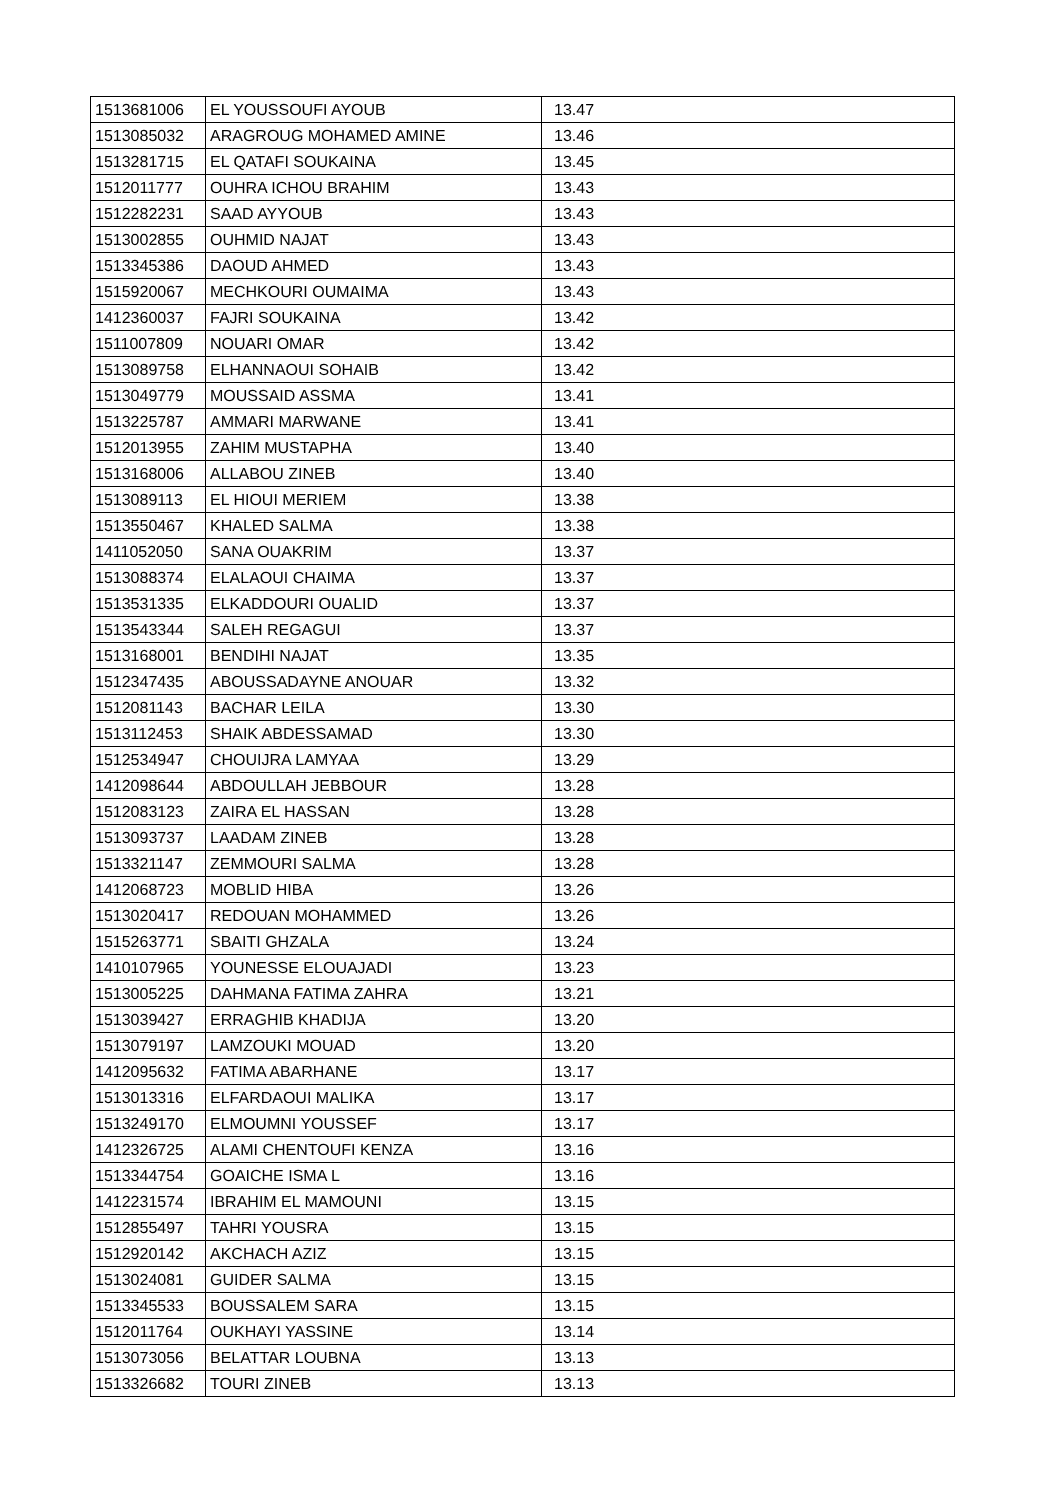| 1513681006 | EL YOUSSOUFI AYOUB | 13.47 |
| 1513085032 | ARAGROUG MOHAMED AMINE | 13.46 |
| 1513281715 | EL QATAFI SOUKAINA | 13.45 |
| 1512011777 | OUHRA ICHOU BRAHIM | 13.43 |
| 1512282231 | SAAD AYYOUB | 13.43 |
| 1513002855 | OUHMID NAJAT | 13.43 |
| 1513345386 | DAOUD AHMED | 13.43 |
| 1515920067 | MECHKOURI OUMAIMA | 13.43 |
| 1412360037 | FAJRI SOUKAINA | 13.42 |
| 1511007809 | NOUARI OMAR | 13.42 |
| 1513089758 | ELHANNAOUI SOHAIB | 13.42 |
| 1513049779 | MOUSSAID ASSMA | 13.41 |
| 1513225787 | AMMARI MARWANE | 13.41 |
| 1512013955 | ZAHIM MUSTAPHA | 13.40 |
| 1513168006 | ALLABOU ZINEB | 13.40 |
| 1513089113 | EL HIOUI MERIEM | 13.38 |
| 1513550467 | KHALED SALMA | 13.38 |
| 1411052050 | SANA OUAKRIM | 13.37 |
| 1513088374 | ELALAOUI CHAIMA | 13.37 |
| 1513531335 | ELKADDOURI OUALID | 13.37 |
| 1513543344 | SALEH REGAGUI | 13.37 |
| 1513168001 | BENDIHI NAJAT | 13.35 |
| 1512347435 | ABOUSSADAYNE ANOUAR | 13.32 |
| 1512081143 | BACHAR LEILA | 13.30 |
| 1513112453 | SHAIK ABDESSAMAD | 13.30 |
| 1512534947 | CHOUIJRA LAMYAA | 13.29 |
| 1412098644 | ABDOULLAH JEBBOUR | 13.28 |
| 1512083123 | ZAIRA EL HASSAN | 13.28 |
| 1513093737 | LAADAM ZINEB | 13.28 |
| 1513321147 | ZEMMOURI SALMA | 13.28 |
| 1412068723 | MOBLID HIBA | 13.26 |
| 1513020417 | REDOUAN MOHAMMED | 13.26 |
| 1515263771 | SBAITI GHZALA | 13.24 |
| 1410107965 | YOUNESSE ELOUAJADI | 13.23 |
| 1513005225 | DAHMANA FATIMA ZAHRA | 13.21 |
| 1513039427 | ERRAGHIB KHADIJA | 13.20 |
| 1513079197 | LAMZOUKI MOUAD | 13.20 |
| 1412095632 | FATIMA ABARHANE | 13.17 |
| 1513013316 | ELFARDAOUI MALIKA | 13.17 |
| 1513249170 | ELMOUMNI YOUSSEF | 13.17 |
| 1412326725 | ALAMI CHENTOUFI KENZA | 13.16 |
| 1513344754 | GOAICHE ISMA L | 13.16 |
| 1412231574 | IBRAHIM EL MAMOUNI | 13.15 |
| 1512855497 | TAHRI YOUSRA | 13.15 |
| 1512920142 | AKCHACH AZIZ | 13.15 |
| 1513024081 | GUIDER SALMA | 13.15 |
| 1513345533 | BOUSSALEM SARA | 13.15 |
| 1512011764 | OUKHAYI YASSINE | 13.14 |
| 1513073056 | BELATTAR LOUBNA | 13.13 |
| 1513326682 | TOURI ZINEB | 13.13 |